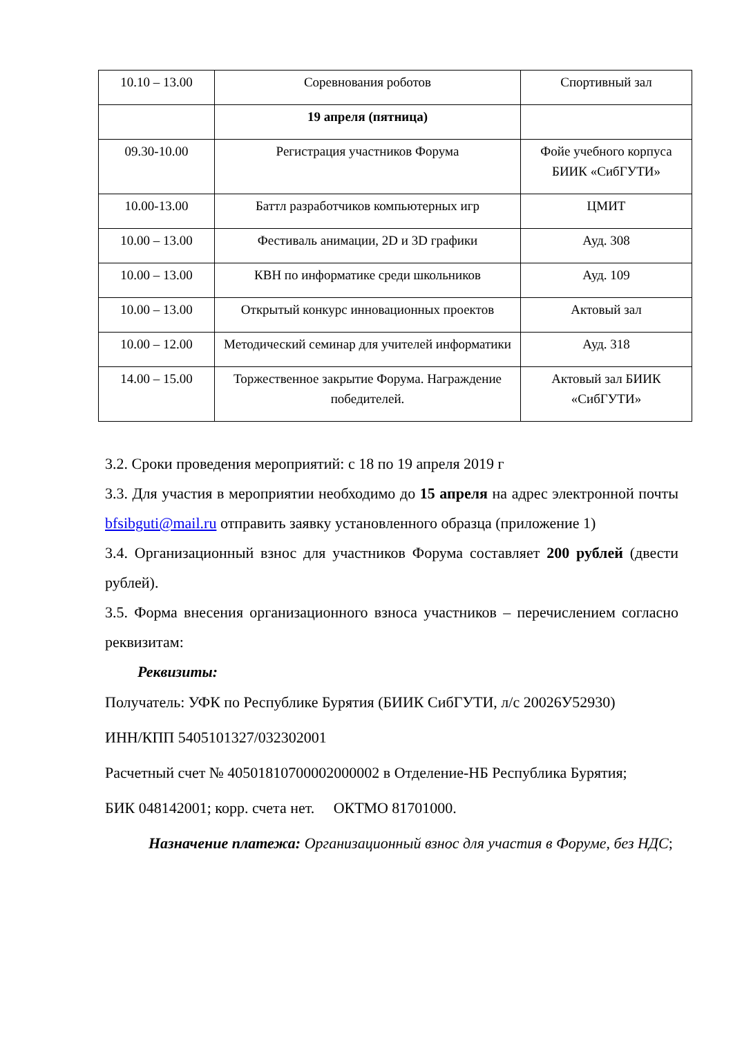| 10.10 – 13.00 | Соревнования роботов | Спортивный зал |
| | 19 апреля (пятница) | |
| 09.30-10.00 | Регистрация участников Форума | Фойе учебного корпуса БИИК «СибГУТИ» |
| 10.00-13.00 | Баттл разработчиков компьютерных игр | ЦМИТ |
| 10.00 – 13.00 | Фестиваль анимации, 2D и 3D графики | Ауд. 308 |
| 10.00 – 13.00 | КВН по информатике среди школьников | Ауд. 109 |
| 10.00 – 13.00 | Открытый конкурс инновационных проектов | Актовый зал |
| 10.00 – 12.00 | Методический семинар для учителей информатики | Ауд. 318 |
| 14.00 – 15.00 | Торжественное закрытие Форума. Награждение победителей. | Актовый зал БИИК «СибГУТИ» |
3.2. Сроки проведения мероприятий: с 18 по 19 апреля 2019 г
3.3. Для участия в мероприятии необходимо до 15 апреля на адрес электронной почты bfsibguti@mail.ru отправить заявку установленного образца (приложение 1)
3.4. Организационный взнос для участников Форума составляет 200 рублей (двести рублей).
3.5. Форма внесения организационного взноса участников – перечислением согласно реквизитам:
Реквизиты:
Получатель: УФК по Республике Бурятия (БИИК СибГУТИ, л/с 20026У52930)
ИНН/КПП 5405101327/032302001
Расчетный счет № 40501810700002000002 в Отделение-НБ Республика Бурятия;
БИК 048142001; корр. счета нет. ОКТМО 81701000.
Назначение платежа: Организационный взнос для участия в Форуме, без НДС;